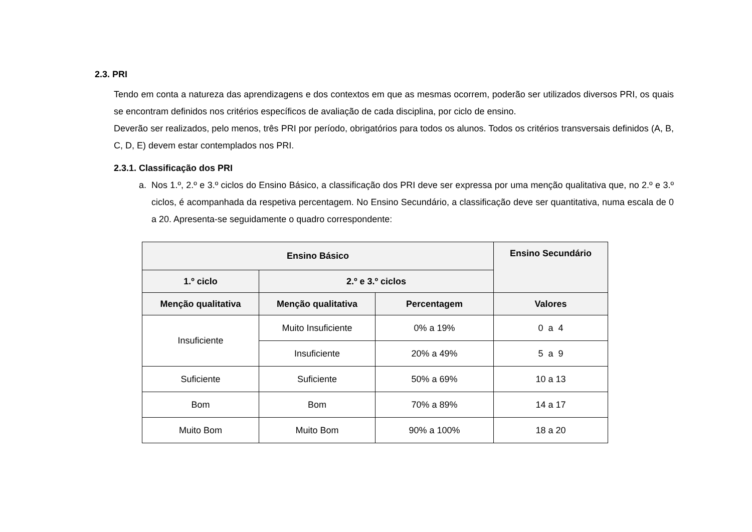2.3. PRI
Tendo em conta a natureza das aprendizagens e dos contextos em que as mesmas ocorrem, poderão ser utilizados diversos PRI, os quais se encontram definidos nos critérios específicos de avaliação de cada disciplina, por ciclo de ensino.
Deverão ser realizados, pelo menos, três PRI por período, obrigatórios para todos os alunos. Todos os critérios transversais definidos (A, B, C, D, E) devem estar contemplados nos PRI.
2.3.1. Classificação dos PRI
a. Nos 1.º, 2.º e 3.º ciclos do Ensino Básico, a classificação dos PRI deve ser expressa por uma menção qualitativa que, no 2.º e 3.º ciclos, é acompanhada da respetiva percentagem. No Ensino Secundário, a classificação deve ser quantitativa, numa escala de 0 a 20. Apresenta-se seguidamente o quadro correspondente:
| Ensino Básico | | | Ensino Secundário |
| --- | --- | --- | --- |
| 1.º ciclo | 2.º e 3.º ciclos | | |
| Menção qualitativa | Menção qualitativa | Percentagem | Valores |
| Insuficiente | Muito Insuficiente | 0% a 19% | 0 a 4 |
| | Insuficiente | 20% a 49% | 5 a 9 |
| Suficiente | Suficiente | 50% a 69% | 10 a 13 |
| Bom | Bom | 70% a 89% | 14 a 17 |
| Muito Bom | Muito Bom | 90% a 100% | 18 a 20 |